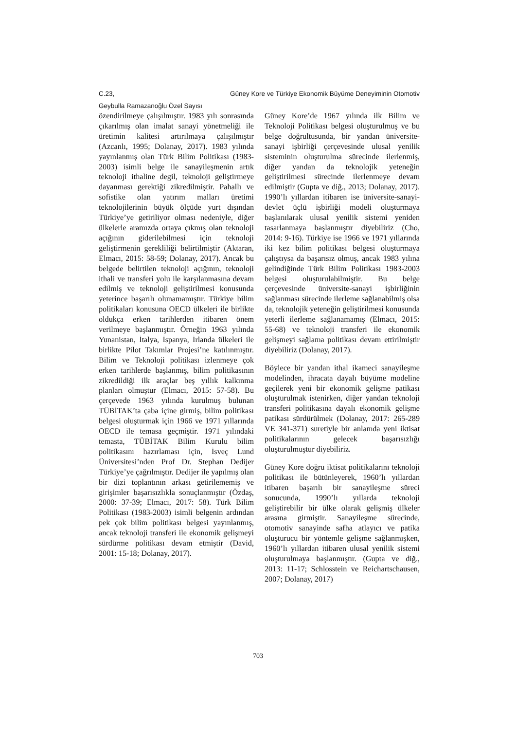C.23, Güney Kore ve Türkiye Ekonomik Büyüme Deneyiminin Otomotiv
Geybulla Ramazanoğlu Özel Sayısı
özendirilmeye çalışılmıştır. 1983 yılı sonrasında çıkarılmış olan imalat sanayi yönetmeliği ile üretimin kalitesi artırılmaya çalışılmıştır (Azcanlı, 1995; Dolanay, 2017). 1983 yılında yayınlanmış olan Türk Bilim Politikası (1983-2003) isimli belge ile sanayileşmenin artık teknoloji ithaline degil, teknoloji geliştirmeye dayanması gerektiği zikredilmiştir. Pahallı ve sofistike olan yatırım malları üretimi teknolojilerinin büyük ölçüde yurt dışından Türkiye’ye getiriliyor olması nedeniyle, diğer ülkelerle aramızda ortaya çıkmış olan teknoloji açığının giderilebilmesi için teknoloji geliştirmenin gerekliliği belirtilmiştir (Aktaran, Elmacı, 2015: 58-59; Dolanay, 2017). Ancak bu belgede belirtilen teknoloji açığının, teknoloji ithali ve transferi yolu ile karşılanmasına devam edilmiş ve teknoloji geliştirilmesi konusunda yeterince başarılı olunamamıştır. Türkiye bilim politikaları konusuna OECD ülkeleri ile birlikte oldukça erken tarihlerden itibaren önem verilmeye başlanmıştır. Örneğin 1963 yılında Yunanistan, İtalya, İspanya, İrlanda ülkeleri ile birlikte Pilot Takımlar Projesi’ne katılınmıştır. Bilim ve Teknoloji politikası izlenmeye çok erken tarihlerde başlanmış, bilim politikasının zikredildiği ilk araçlar beş yıllık kalkınma planları olmuştur (Elmacı, 2015: 57-58). Bu çerçevede 1963 yılında kurulmuş bulunan TÜBİTAK’ta çaba içine girmiş, bilim politikası belgesi oluşturmak için 1966 ve 1971 yıllarında OECD ile temasa geçmiştir. 1971 yılındaki temasta, TÜBİTAK Bilim Kurulu bilim politikasını hazırlaması için, İsveç Lund Üniversitesi’nden Prof Dr. Stephan Dedijer Türkiye’ye çağrılmıştır. Dedijer ile yapılmış olan bir dizi toplantının arkası getirilememiş ve girişimler başarısızlıkla sonuçlanmıştır (Özdaş, 2000: 37-39; Elmacı, 2017: 58). Türk Bilim Politikası (1983-2003) isimli belgenin ardından pek çok bilim politikası belgesi yayınlanmış, ancak teknoloji transferi ile ekonomik gelişmeyi sürdürme politikası devam etmiştir (David, 2001: 15-18; Dolanay, 2017).
Güney Kore’de 1967 yılında ilk Bilim ve Teknoloji Politikası belgesi oluşturulmuş ve bu belge doğrultusunda, bir yandan üniversite-sanayi işbirliği çerçevesinde ulusal yenilik sisteminin oluşturulma sürecinde ilerlenmiş, diğer yandan da teknolojik yeteneğin geliştirilmesi sürecinde ilerlenmeye devam edilmiştir (Gupta ve diğ., 2013; Dolanay, 2017). 1990’lı yıllardan itibaren ise üniversite-sanayi-devlet üçlü işbirliği modeli oluşturmaya başlanılarak ulusal yenilik sistemi yeniden tasarlanmaya başlanmıştır diyebiliriz (Cho, 2014: 9-16). Türkiye ise 1966 ve 1971 yıllarında iki kez bilim politikası belgesi oluşturmaya çalıştıysa da başarısız olmuş, ancak 1983 yılına gelindiğinde Türk Bilim Politikası 1983-2003 belgesi oluşturulabilmiştir. Bu belge çerçevesinde üniversite-sanayi işbirliğinin sağlanması sürecinde ilerleme sağlanabilmiş olsa da, teknolojik yeteneğin geliştirilmesi konusunda yeterli ilerleme sağlanamamış (Elmacı, 2015: 55-68) ve teknoloji transferi ile ekonomik gelişmeyi sağlama politikası devam ettirilmiştir diyebiliriz (Dolanay, 2017).
Böylece bir yandan ithal ikameci sanayileşme modelinden, ihracata dayalı büyüme modeline geçilerek yeni bir ekonomik gelişme patikası oluşturulmak istenirken, diğer yandan teknoloji transferi politikasına dayalı ekonomik gelişme patikası sürdürülmek (Dolanay, 2017: 265-289 VE 341-371) suretiyle bir anlamda yeni iktisat politikalarının gelecek başarısızlığı oluşturulmuştur diyebiliriz.
Güney Kore doğru iktisat politikalarını teknoloji politikası ile bütünleyerek, 1960’lı yıllardan itibaren başarılı bir sanayileşme süreci sonucunda, 1990’lı yıllarda teknoloji geliştirebilir bir ülke olarak gelişmiş ülkeler arasına girmiştir. Sanayileşme sürecinde, otomotiv sanayinde safha atlayıcı ve patika oluşturucu bir yöntemle gelişme sağlanmışken, 1960’lı yıllardan itibaren ulusal yenilik sistemi oluşturulmaya başlanmıştır. (Gupta ve diğ., 2013: 11-17; Schlosstein ve Reichartschausen, 2007; Dolanay, 2017)
703